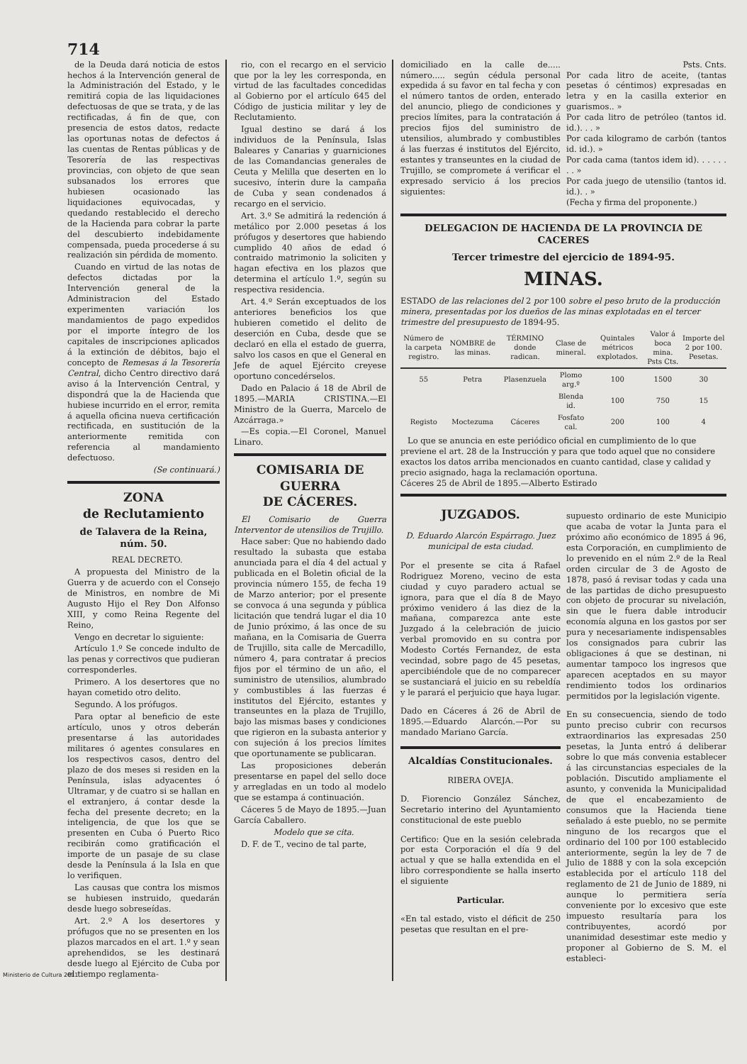714
de la Deuda dará noticia de estos hechos á la Intervención general de la Administración del Estado, y le remitirá copia de las liquidaciones defectuosas de que se trata, y de las rectificadas, á fin de que, con presencia de estos datos, redacte las oportunas notas de defectos á las cuentas de Rentas públicas y de Tesorería de las respectivas provincias, con objeto de que sean subsanados los errores que hubiesen ocasionado las liquidaciones equivocadas, y quedando restablecido el derecho de la Hacienda para cobrar la parte del descubierto indebidamente compensada, pueda procederse á su realización sin pérdida de momento.
Cuando en virtud de las notas de defectos dictadas por la Intervención general de la Administracion del Estado experimenten variación los mandamientos de pago expedidos por el importe íntegro de los capitales de inscripciones aplicados á la extinción de débitos, bajo el concepto de Remesas á la Tesorería Central, dicho Centro directivo dará aviso á la Intervención Central, y dispondrá que la de Hacienda que hubiese incurrido en el error, remita á aquella oficina nueva certificación rectificada, en sustitución de la anteriormente remitida con referencia al mandamiento defectuoso.
(Se continuará.)
ZONA
de Reclutamiento
de Talavera de la Reina, núm. 50.
REAL DECRETO.
A propuesta del Ministro de la Guerra y de acuerdo con el Consejo de Ministros, en nombre de Mi Augusto Hijo el Rey Don Alfonso XIII, y como Reina Regente del Reino,
Vengo en decretar lo siguiente:
Artículo 1.º Se concede indulto de las penas y correctivos que pudieran corresponderles.
Primero. A los desertores que no hayan cometido otro delito.
Segundo. A los prófugos.
Para optar al beneficio de este artículo, unos y otros deberán presentarse á las autoridades militares ó agentes consulares en los respectivos casos, dentro del plazo de dos meses si residen en la Península, islas adyacentes ó Ultramar, y de cuatro si se hallan en el extranjero, á contar desde la fecha del presente decreto; en la inteligencia, de que los que se presenten en Cuba ó Puerto Rico recibirán como gratificación el importe de un pasaje de su clase desde la Península á la Isla en que lo verifiquen.
Las causas que contra los mismos se hubiesen instruido, quedarán desde luego sobreseídas.
Art. 2.º A los desertores y prófugos que no se presenten en los plazos marcados en el art. 1.º y sean aprehendidos, se les destinará desde luego al Ejército de Cuba por el tiempo reglamenta-
rio, con el recargo en el servicio que por la ley les corresponda, en virtud de las facultades concedidas al Gobierno por el artículo 645 del Código de justicia militar y ley de Reclutamiento.
Igual destino se dará á los individuos de la Península, Islas Baleares y Canarias y guarniciones de las Comandancias generales de Ceuta y Melilla que deserten en lo sucesivo, ínterin dure la campaña de Cuba y sean condenados á recargo en el servicio.
Art. 3.º Se admitirá la redención á metálico por 2.000 pesetas á los prófugos y desertores que habiendo cumplido 40 años de edad ó contraido matrimonio la soliciten y hagan efectiva en los plazos que determina el artículo 1.º, según su respectiva residencia.
Art. 4.º Serán exceptuados de los anteriores beneficios los que hubieren cometido el delito de deserción en Cuba, desde que se declaró en ella el estado de guerra, salvo los casos en que el General en Jefe de aquel Ejército creyese oportuno concedérselos.
Dado en Palacio á 18 de Abril de 1895.—MARIA CRISTINA.—El Ministro de la Guerra, Marcelo de Azcárraga.»
—Es copia.—El Coronel, Manuel Linaro.
COMISARIA DE GUERRA
DE CÁCERES.
El Comisario de Guerra Interventor de utensilios de Trujillo.
Hace saber: Que no habiendo dado resultado la subasta que estaba anunciada para el día 4 del actual y publicada en el Boletin oficial de la provincia número 155, de fecha 19 de Marzo anterior; por el presente se convoca á una segunda y pública licitación que tendrá lugar el dia 10 de Junio próximo, á las once de su mañana, en la Comisaria de Guerra de Trujillo, sita calle de Mercadillo, número 4, para contratar á precios fijos por el término de un año, el suministro de utensilios, alumbrado y combustibles á las fuerzas é institutos del Ejército, estantes y transeuntes en la plaza de Trujillo, bajo las mismas bases y condiciones que rigieron en la subasta anterior y con sujeción á los precios límites que oportunamente se publicaran.
Las proposiciones deberán presentarse en papel del sello doce y arregladas en un todo al modelo que se estampa á continuación.
Cáceres 5 de Mayo de 1895.—Juan García Caballero.
Modelo que se cita.
D. F. de T., vecino de tal parte,
domiciliado en la calle de..... número..... según cédula personal expedida á su favor en tal fecha y con el número tantos de orden, enterado del anuncio, pliego de condiciones y precios límites, para la contratación á precios fijos del suministro de utensilios, alumbrado y combustibles á las fuerzas é institutos del Ejército, estantes y transeuntes en la ciudad de Trujillo, se compromete á verificar el expresado servicio á los precios siguientes:
Psts. Cnts.
Por cada litro de aceite, (tantas pesetas ó céntimos) expresadas en letra y en la casilla exterior en guarismos.. »
Por cada litro de petróleo (tantos id. id.). . . »
Por cada kilogramo de carbón (tantos id. id.). »
Por cada cama (tantos idem id). . . . . . . . »
Por cada juego de utensilio (tantos id. id.). . »
(Fecha y firma del proponente.)
DELEGACION DE HACIENDA DE LA PROVINCIA DE CACERES
Tercer trimestre del ejercicio de 1894-95.
MINAS.
ESTADO de las relaciones del 2 por 100 sobre el peso bruto de la producción minera, presentadas por los dueños de las minas explotadas en el tercer trimestre del presupuesto de 1894-95.
| Número de la carpeta registro. | NOMBRE de las minas. | TÉRMINO donde radican. | Clase de mineral. | Quintales métricos explotados. | Valor á boca mina. Psts Cts. | Importe del 2 por 100. Pesetas. |
| --- | --- | --- | --- | --- | --- | --- |
| 55 | Petra | Plasenzuela | Plomo arg.º | 100 | 1500 | 30 |
| | | | Blenda id. | 100 | 750 | 15 |
| Registo | Moctezuma | Cáceres | Fosfato cal. | 200 | 100 | 4 |
Lo que se anuncia en este periódico oficial en cumplimiento de lo que previene el art. 28 de la Instrucción y para que todo aquel que no considere exactos los datos arriba mencionados en cuanto cantidad, clase y calidad y precio asignado, haga la reclamación oportuna.
Cáceres 25 de Abril de 1895.—Alberto Estirado
JUZGADOS.
D. Eduardo Alarcón Espárrago. Juez municipal de esta ciudad.
Por el presente se cita á Rafael Rodriguez Moreno, vecino de esta ciudad y cuyo paradero actual se ignora, para que el día 8 de Mayo próximo venidero á las diez de la mañana, comparezca ante este Juzgado á la celebración de juicio verbal promovido en su contra por Modesto Cortés Fernandez, de esta vecindad, sobre pago de 45 pesetas, apercibiéndole que de no comparecer se sustanciará el juicio en su rebeldía y le parará el perjuicio que haya lugar.
Dado en Cáceres á 26 de Abril de 1895.—Eduardo Alarcón.—Por su mandado Mariano García.
Alcaldías Constitucionales.
RIBERA OVEJA.
D. Fiorencio González Sánchez, Secretario interino del Ayuntamiento constitucional de este pueblo
Certifico: Que en la sesión celebrada por esta Corporación el día 9 del actual y que se halla extendida en el libro correspondiente se halla inserto el siguiente
Particular.
«En tal estado, visto el déficit de 250 pesetas que resultan en el pre-
supuesto ordinario de este Municipio que acaba de votar la Junta para el próximo año económico de 1895 á 96, esta Corporación, en cumplimiento de lo prevenido en el núm 2.º de la Real orden circular de 3 de Agosto de 1878, pasó á revisar todas y cada una de las partidas de dicho presupuesto con objeto de procurar su nivelación, sin que le fuera dable introducir economía alguna en los gastos por ser pura y necesariamente indispensables los consignados para cubrir las obligaciones á que se destinan, ni aumentar tampoco los ingresos que aparecen aceptados en su mayor rendimiento todos los ordinarios permitidos por la legislación vigente.
En su consecuencia, siendo de todo punto preciso cubrir con recursos extraordinarios las expresadas 250 pesetas, la Junta entró á deliberar sobre lo que más convenia establecer á las circunstancias especiales de la población. Discutido ampliamente el asunto, y convenida la Municipalidad de que el encabezamiento de consumos que la Hacienda tiene señalado á este pueblo, no se permite ninguno de los recargos que el ordinario del 100 por 100 establecido anteriormente, según la ley de 7 de Julio de 1888 y con la sola excepción establecida por el artículo 118 del reglamento de 21 de Junio de 1889, ni aunque lo permitiera sería conveniente por lo excesivo que este impuesto resultaría para los contribuyentes, acordó por unanimidad desestimar este medio y proponer al Gobierno de S. M. el estableci-
Ministerio de Cultura 2011